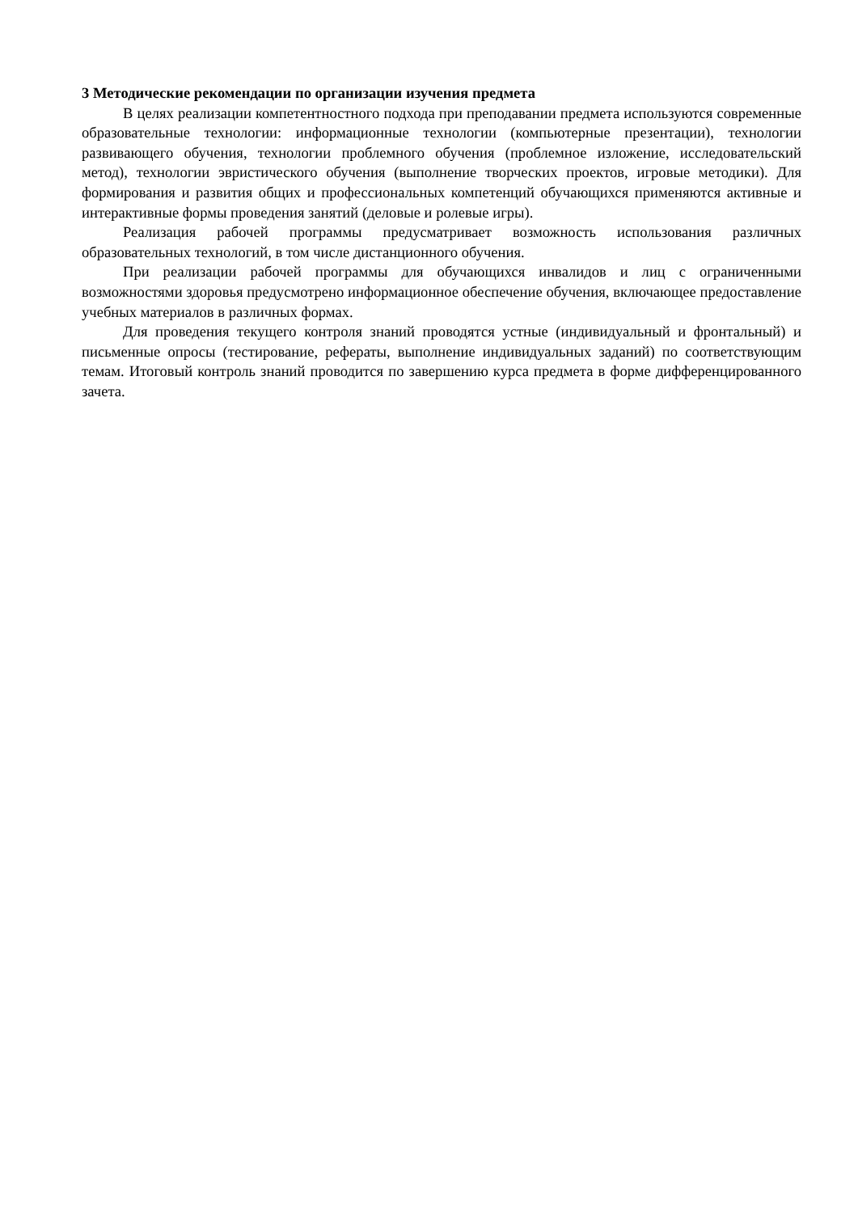3 Методические рекомендации по организации изучения предмета
В целях реализации компетентностного подхода при преподавании предмета используются современные образовательные технологии: информационные технологии (компьютерные презентации), технологии развивающего обучения, технологии проблемного обучения (проблемное изложение, исследовательский метод), технологии эвристического обучения (выполнение творческих проектов, игровые методики). Для формирования и развития общих и профессиональных компетенций обучающихся применяются активные и интерактивные формы проведения занятий (деловые и ролевые игры).
Реализация рабочей программы предусматривает возможность использования различных образовательных технологий, в том числе дистанционного обучения.
При реализации рабочей программы для обучающихся инвалидов и лиц с ограниченными возможностями здоровья предусмотрено информационное обеспечение обучения, включающее предоставление учебных материалов в различных формах.
Для проведения текущего контроля знаний проводятся устные (индивидуальный и фронтальный) и письменные опросы (тестирование, рефераты, выполнение индивидуальных заданий) по соответствующим темам. Итоговый контроль знаний проводится по завершению курса предмета в форме дифференцированного зачета.